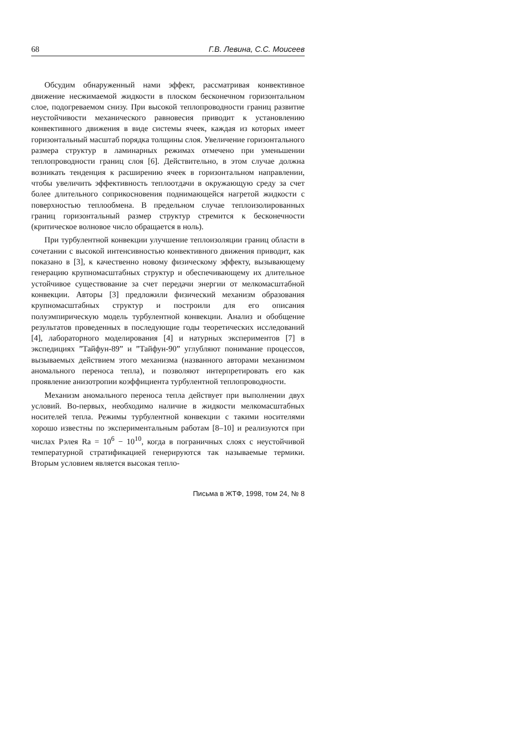68 Г.В. Левина, С.С. Моисеев
Обсудим обнаруженный нами эффект, рассматривая конвективное движение несжимаемой жидкости в плоском бесконечном горизонтальном слое, подогреваемом снизу. При высокой теплопроводности границ развитие неустойчивости механического равновесия приводит к установлению конвективного движения в виде системы ячеек, каждая из которых имеет горизонтальный масштаб порядка толщины слоя. Увеличение горизонтального размера структур в ламинарных режимах отмечено при уменьшении теплопроводности границ слоя [6]. Действительно, в этом случае должна возникать тенденция к расширению ячеек в горизонтальном направлении, чтобы увеличить эффективность теплоотдачи в окружающую среду за счет более длительного соприкосновения поднимающейся нагретой жидкости с поверхностью теплообмена. В предельном случае теплоизолированных границ горизонтальный размер структур стремится к бесконечности (критическое волновое число обращается в ноль).
При турбулентной конвекции улучшение теплоизоляции границ области в сочетании с высокой интенсивностью конвективного движения приводит, как показано в [3], к качественно новому физическому эффекту, вызывающему генерацию крупномасштабных структур и обеспечивающему их длительное устойчивое существование за счет передачи энергии от мелкомасштабной конвекции. Авторы [3] предложили физический механизм образования крупномасштабных структур и построили для его описания полуэмпирическую модель турбулентной конвекции. Анализ и обобщение результатов проведенных в последующие годы теоретических исследований [4], лабораторного моделирования [4] и натурных экспериментов [7] в экспедициях ”Тайфун-89” и ”Тайфун-90” углубляют понимание процессов, вызываемых действием этого механизма (названного авторами механизмом аномального переноса тепла), и позволяют интерпретировать его как проявление анизотропии коэффициента турбулентной теплопроводности.
Механизм аномального переноса тепла действует при выполнении двух условий. Во-первых, необходимо наличие в жидкости мелкомасштабных носителей тепла. Режимы турбулентной конвекции с такими носителями хорошо известны по экспериментальным работам [8–10] и реализуются при числах Рэлея Ra = 10<sup>6</sup> − 10<sup>10</sup>, когда в пограничных слоях с неустойчивой температурной стратификацией генерируются так называемые термики. Вторым условием является высокая тепло-
Письма в ЖТФ, 1998, том 24, № 8